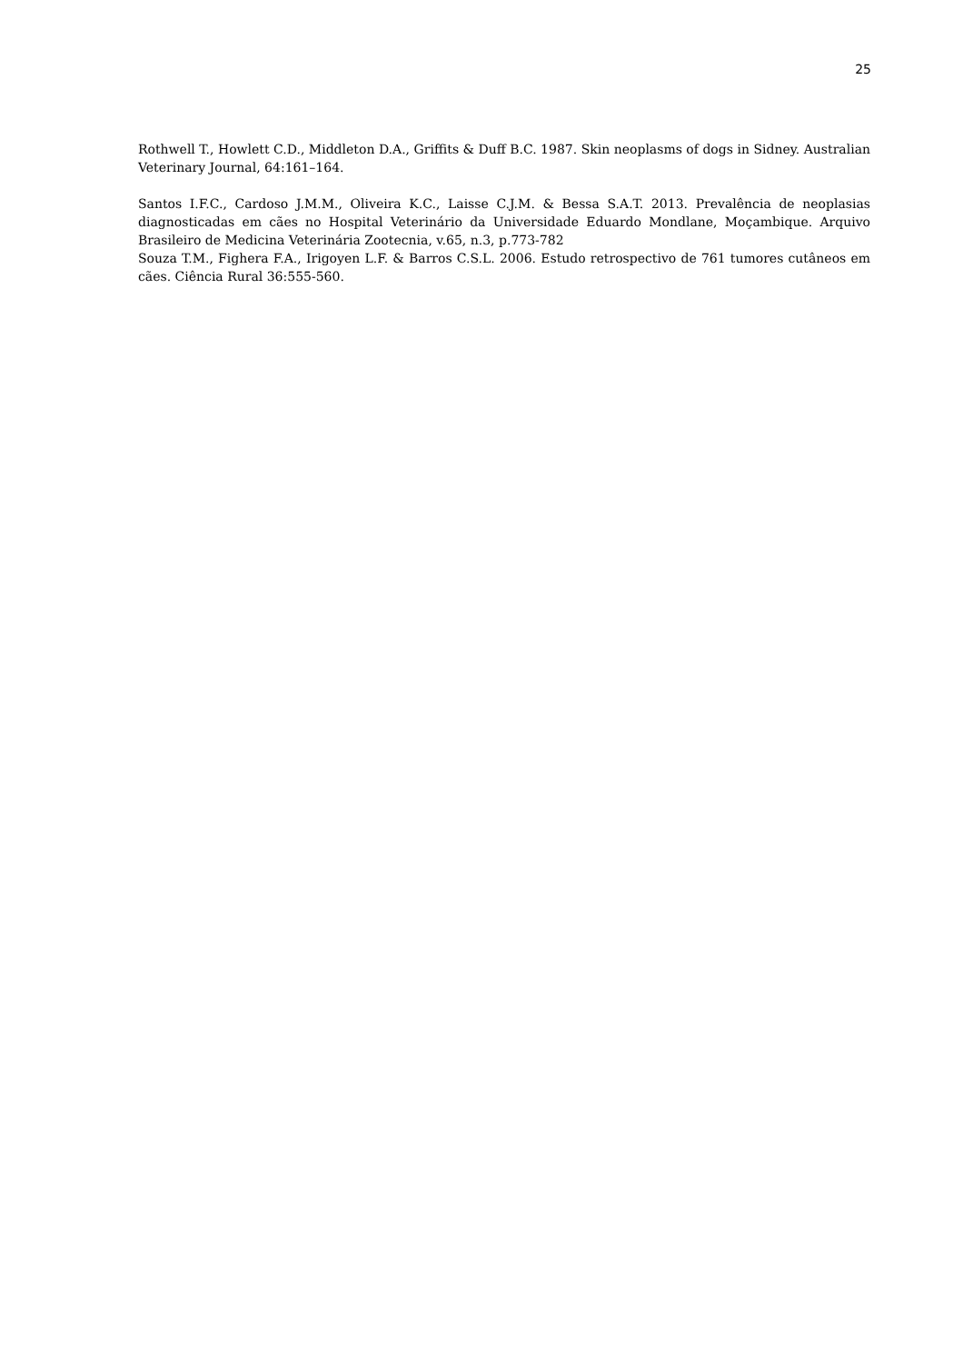25
Rothwell T., Howlett C.D., Middleton D.A., Griffits & Duff B.C. 1987. Skin neoplasms of dogs in Sidney. Australian Veterinary Journal, 64:161–164.
Santos I.F.C., Cardoso J.M.M., Oliveira K.C., Laisse C.J.M. & Bessa S.A.T. 2013. Prevalência de neoplasias diagnosticadas em cães no Hospital Veterinário da Universidade Eduardo Mondlane, Moçambique. Arquivo Brasileiro de Medicina Veterinária Zootecnia, v.65, n.3, p.773-782
Souza T.M., Fighera F.A., Irigoyen L.F. & Barros C.S.L. 2006. Estudo retrospectivo de 761 tumores cutâneos em cães. Ciência Rural 36:555-560.